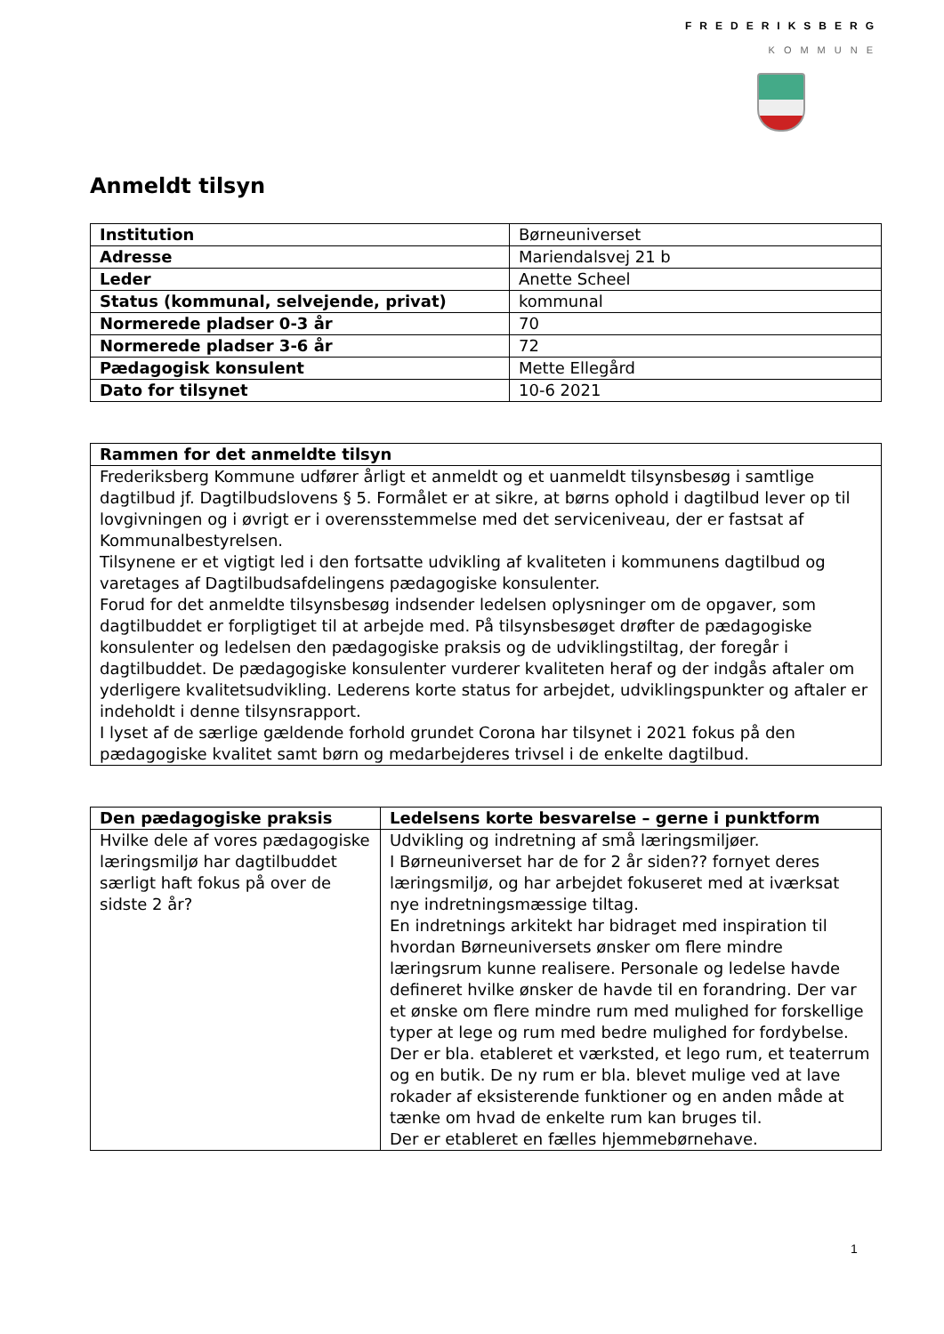FREDERIKSBERG
KOMMUNE
Anmeldt tilsyn
| Institution | Børneuniverset |
| Adresse | Mariendalsvej 21 b |
| Leder | Anette Scheel |
| Status (kommunal, selvejende, privat) | kommunal |
| Normerede pladser 0-3 år | 70 |
| Normerede pladser 3-6 år | 72 |
| Pædagogisk konsulent | Mette Ellegård |
| Dato for tilsynet | 10-6 2021 |
| Rammen for det anmeldte tilsyn |
| --- |
| Frederiksberg Kommune udfører årligt et anmeldt og et uanmeldt tilsynsbesøg i samtlige dagtilbud jf. Dagtilbudslovens § 5. Formålet er at sikre, at børns ophold i dagtilbud lever op til lovgivningen og i øvrigt er i overensstemmelse med det serviceniveau, der er fastsat af Kommunalbestyrelsen. Tilsynene er et vigtigt led i den fortsatte udvikling af kvaliteten i kommunens dagtilbud og varetages af Dagtilbudsafdelingens pædagogiske konsulenter. Forud for det anmeldte tilsynsbesøg indsender ledelsen oplysninger om de opgaver, som dagtilbuddet er forpligtiget til at arbejde med. På tilsynsbesøget drøfter de pædagogiske konsulenter og ledelsen den pædagogiske praksis og de udviklingstiltag, der foregår i dagtilbuddet. De pædagogiske konsulenter vurderer kvaliteten heraf og der indgås aftaler om yderligere kvalitetsudvikling. Lederens korte status for arbejdet, udviklingspunkter og aftaler er indeholdt i denne tilsynsrapport. I lyset af de særlige gældende forhold grundet Corona har tilsynet i 2021 fokus på den pædagogiske kvalitet samt børn og medarbejderes trivsel i de enkelte dagtilbud. |
| Den pædagogiske praksis | Ledelsens korte besvarelse – gerne i punktform |
| --- | --- |
| Hvilke dele af vores pædagogiske læringsmiljø har dagtilbuddet særligt haft fokus på over de sidste 2 år? | Udvikling og indretning af små læringsmiljøer. I Børneuniverset har de for 2 år siden?? fornyet deres læringsmiljø, og har arbejdet fokuseret med at iværksat nye indretningsmæssige tiltag. En indretnings arkitekt har bidraget med inspiration til hvordan Børneuniversets ønsker om flere mindre læringsrum kunne realisere. Personale og ledelse havde defineret hvilke ønsker de havde til en forandring. Der var et ønske om flere mindre rum med mulighed for forskellige typer at lege og rum med bedre mulighed for fordybelse. Der er bla. etableret et værksted, et lego rum, et teaterrum og en butik. De ny rum er bla. blevet mulige ved at lave rokader af eksisterende funktioner og en anden måde at tænke om hvad de enkelte rum kan bruges til. Der er etableret en fælles hjemmebørnehave. |
1